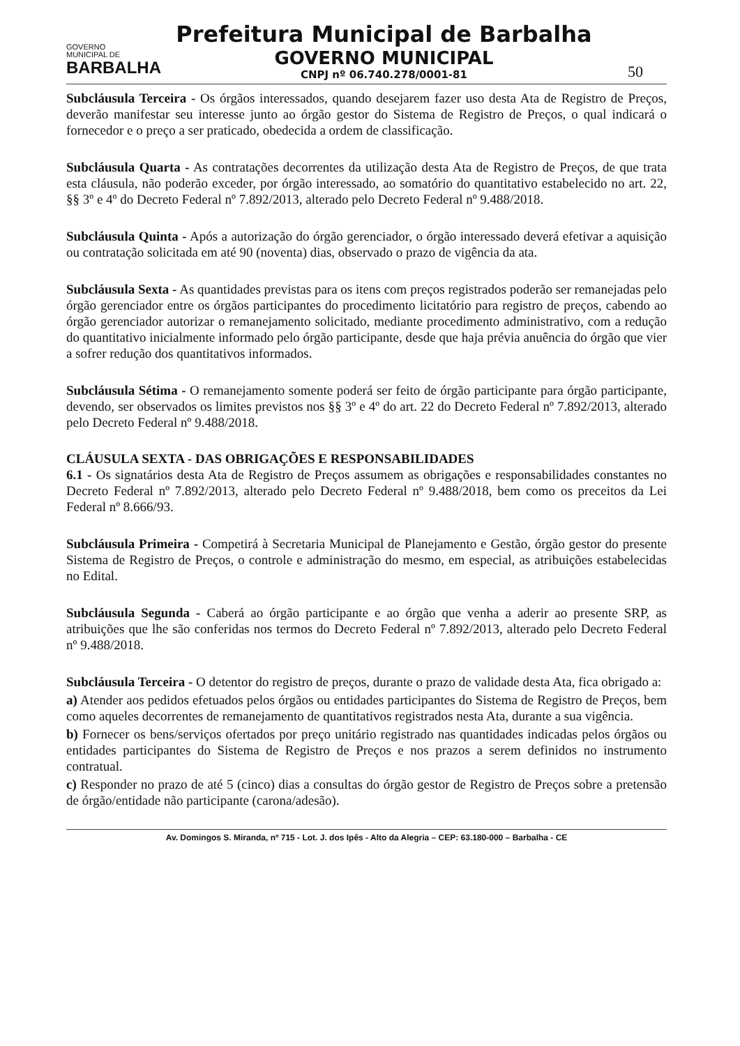GOVERNO
MUNICIPAL DE
BARBALHA
Prefeitura Municipal de Barbalha
GOVERNO MUNICIPAL
CNPJ nº 06.740.278/0001-81
50
Subcláusula Terceira - Os órgãos interessados, quando desejarem fazer uso desta Ata de Registro de Preços, deverão manifestar seu interesse junto ao órgão gestor do Sistema de Registro de Preços, o qual indicará o fornecedor e o preço a ser praticado, obedecida a ordem de classificação.
Subcláusula Quarta - As contratações decorrentes da utilização desta Ata de Registro de Preços, de que trata esta cláusula, não poderão exceder, por órgão interessado, ao somatório do quantitativo estabelecido no art. 22, §§ 3º e 4º do Decreto Federal nº 7.892/2013, alterado pelo Decreto Federal nº 9.488/2018.
Subcláusula Quinta - Após a autorização do órgão gerenciador, o órgão interessado deverá efetivar a aquisição ou contratação solicitada em até 90 (noventa) dias, observado o prazo de vigência da ata.
Subcláusula Sexta - As quantidades previstas para os itens com preços registrados poderão ser remanejadas pelo órgão gerenciador entre os órgãos participantes do procedimento licitatório para registro de preços, cabendo ao órgão gerenciador autorizar o remanejamento solicitado, mediante procedimento administrativo, com a redução do quantitativo inicialmente informado pelo órgão participante, desde que haja prévia anuência do órgão que vier a sofrer redução dos quantitativos informados.
Subcláusula Sétima - O remanejamento somente poderá ser feito de órgão participante para órgão participante, devendo, ser observados os limites previstos nos §§ 3º e 4º do art. 22 do Decreto Federal nº 7.892/2013, alterado pelo Decreto Federal nº 9.488/2018.
CLÁUSULA SEXTA - DAS OBRIGAÇÕES E RESPONSABILIDADES
6.1 - Os signatários desta Ata de Registro de Preços assumem as obrigações e responsabilidades constantes no Decreto Federal nº 7.892/2013, alterado pelo Decreto Federal nº 9.488/2018, bem como os preceitos da Lei Federal nº 8.666/93.
Subcláusula Primeira - Competirá à Secretaria Municipal de Planejamento e Gestão, órgão gestor do presente Sistema de Registro de Preços, o controle e administração do mesmo, em especial, as atribuições estabelecidas no Edital.
Subcláusula Segunda - Caberá ao órgão participante e ao órgão que venha a aderir ao presente SRP, as atribuições que lhe são conferidas nos termos do Decreto Federal nº 7.892/2013, alterado pelo Decreto Federal nº 9.488/2018.
Subcláusula Terceira - O detentor do registro de preços, durante o prazo de validade desta Ata, fica obrigado a:
a) Atender aos pedidos efetuados pelos órgãos ou entidades participantes do Sistema de Registro de Preços, bem como aqueles decorrentes de remanejamento de quantitativos registrados nesta Ata, durante a sua vigência.
b) Fornecer os bens/serviços ofertados por preço unitário registrado nas quantidades indicadas pelos órgãos ou entidades participantes do Sistema de Registro de Preços e nos prazos a serem definidos no instrumento contratual.
c) Responder no prazo de até 5 (cinco) dias a consultas do órgão gestor de Registro de Preços sobre a pretensão de órgão/entidade não participante (carona/adesão).
Av. Domingos S. Miranda, nº 715 - Lot. J. dos Ipês - Alto da Alegria – CEP: 63.180-000 – Barbalha - CE